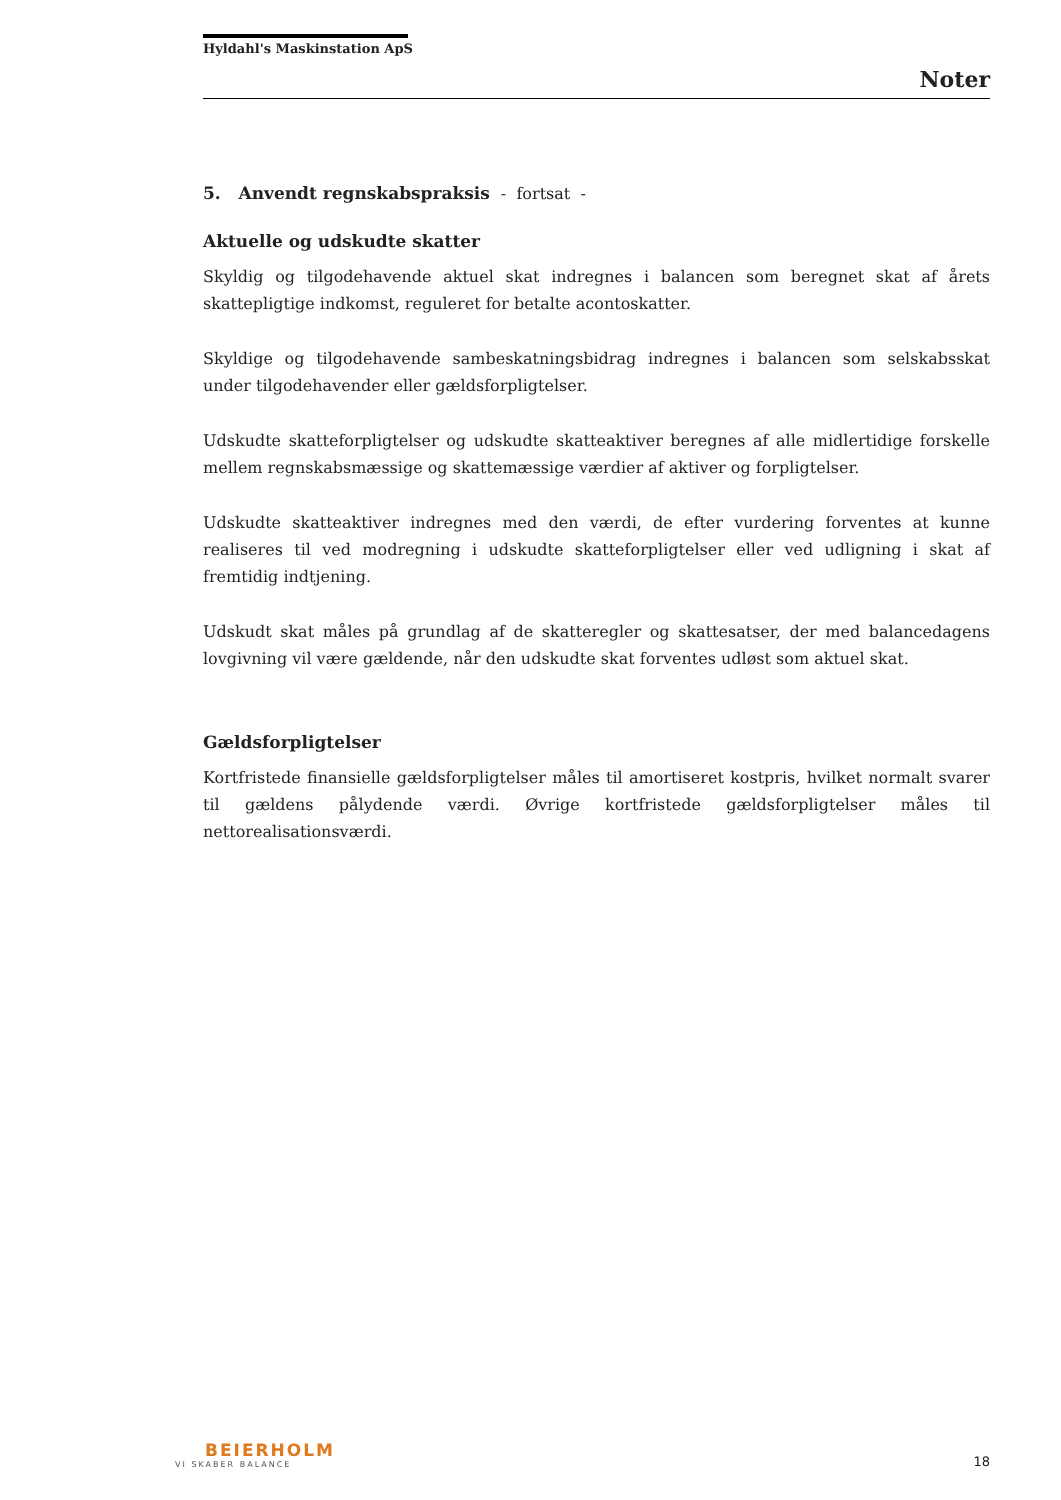Hyldahl's Maskinstation ApS
Noter
5. Anvendt regnskabspraksis - fortsat -
Aktuelle og udskudte skatter
Skyldig og tilgodehavende aktuel skat indregnes i balancen som beregnet skat af årets skattepligtige indkomst, reguleret for betalte acontoskatter.
Skyldige og tilgodehavende sambeskatningsbidrag indregnes i balancen som selskabsskat under tilgodehavender eller gældsforpligtelser.
Udskudte skatteforpligtelser og udskudte skatteaktiver beregnes af alle midlertidige forskelle mellem regnskabsmæssige og skattemæssige værdier af aktiver og forpligtelser.
Udskudte skatteaktiver indregnes med den værdi, de efter vurdering forventes at kunne realiseres til ved modregning i udskudte skatteforpligtelser eller ved udligning i skat af fremtidig indtjening.
Udskudt skat måles på grundlag af de skatteregler og skattesatser, der med balancedagens lovgivning vil være gældende, når den udskudte skat forventes udløst som aktuel skat.
Gældsforpligtelser
Kortfristede finansielle gældsforpligtelser måles til amortiseret kostpris, hvilket normalt svarer til gældens pålydende værdi. Øvrige kortfristede gældsforpligtelser måles til nettorealisationsværdi.
BEIERHOLM
VI SKABER BALANCE
18